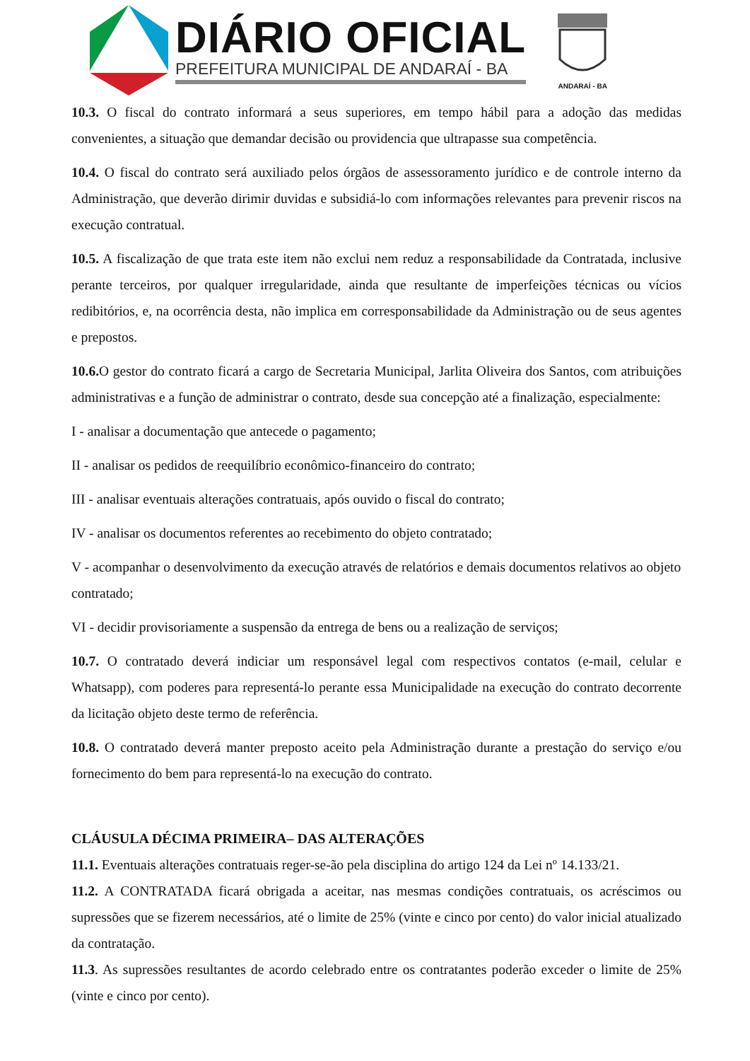DIÁRIO OFICIAL
PREFEITURA MUNICIPAL DE ANDARAÍ - BA
ANDARAÍ - BA
10.3. O fiscal do contrato informará a seus superiores, em tempo hábil para a adoção das medidas convenientes, a situação que demandar decisão ou providencia que ultrapasse sua competência.
10.4. O fiscal do contrato será auxiliado pelos órgãos de assessoramento jurídico e de controle interno da Administração, que deverão dirimir duvidas e subsidiá-lo com informações relevantes para prevenir riscos na execução contratual.
10.5. A fiscalização de que trata este item não exclui nem reduz a responsabilidade da Contratada, inclusive perante terceiros, por qualquer irregularidade, ainda que resultante de imperfeições técnicas ou vícios redibitórios, e, na ocorrência desta, não implica em corresponsabilidade da Administração ou de seus agentes e prepostos.
10.6. O gestor do contrato ficará a cargo de Secretaria Municipal, Jarlita Oliveira dos Santos, com atribuições administrativas e a função de administrar o contrato, desde sua concepção até a finalização, especialmente:
I - analisar a documentação que antecede o pagamento;
II - analisar os pedidos de reequilíbrio econômico-financeiro do contrato;
III - analisar eventuais alterações contratuais, após ouvido o fiscal do contrato;
IV - analisar os documentos referentes ao recebimento do objeto contratado;
V - acompanhar o desenvolvimento da execução através de relatórios e demais documentos relativos ao objeto contratado;
VI - decidir provisoriamente a suspensão da entrega de bens ou a realização de serviços;
10.7. O contratado deverá indiciar um responsável legal com respectivos contatos (e-mail, celular e Whatsapp), com poderes para representá-lo perante essa Municipalidade na execução do contrato decorrente da licitação objeto deste termo de referência.
10.8. O contratado deverá manter preposto aceito pela Administração durante a prestação do serviço e/ou fornecimento do bem para representá-lo na execução do contrato.
CLÁUSULA DÉCIMA PRIMEIRA– DAS ALTERAÇÕES
11.1. Eventuais alterações contratuais reger-se-ão pela disciplina do artigo 124 da Lei nº 14.133/21.
11.2. A CONTRATADA ficará obrigada a aceitar, nas mesmas condições contratuais, os acréscimos ou supressões que se fizerem necessários, até o limite de 25% (vinte e cinco por cento) do valor inicial atualizado da contratação.
11.3. As supressões resultantes de acordo celebrado entre os contratantes poderão exceder o limite de 25% (vinte e cinco por cento).